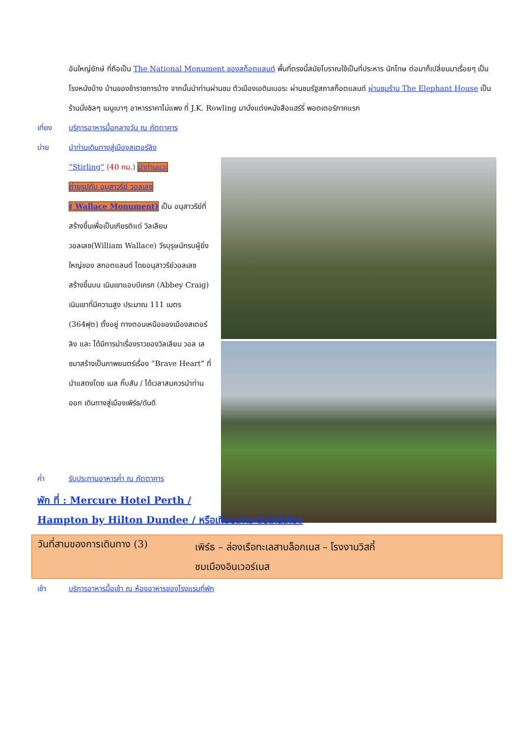อันใหญ่ยักษ์ ที่ถือเป็น The National Monument ของสก็อตแลนด์ พื้นที่ตรงนี้สมัยโบราณใช้เป็นที่ประหาร นักโทษ ต่อมาก็เปลี่ยนมาเรื่อยๆ เป็นโรงหนังบ้าง บ้านของข้าราชการบ้าง จากนั้นนำท่านผ่านชม ตัวเมืองเอดินเบอระ ผ่านชมรัฐสภาสก็อตแลนด์ ผ่านชมร้าน The Elephant House เป็นร้านนั่งชิลๆ เมนูเบาๆ อาหารราคาไม่แพง ที่ J.K. Rowling มานั่งแต่งหนังสือแฮร์รี่ พอตเตอร์ภาคแรก
เที่ยง บริการอาหารมื้อกลางวัน ณ ภัตตาคาร
บ่าย นำท่านเดินทางสู่เมืองสเตอร์ลิง
“Stirling” (40 กม.) นำท่านแวะ
ถ่ายรูปกับ อนุสาวรีย์ วอลเลซ
( Wallace Monument) เป็น อนุสาวรีย์ที่สร้างขึ้นเพื่อเป็นเกียรติแด่ วิลเลียม วอลเลซ(William Wallace) วีรบุรุษนักรบผู้ยิ่งใหญ่ของ สกอตแลนด์ โดยอนุสาวรีย์วอลเลซ สร้างขึ้นบน เนินเขาแอบบีเครก (Abbey Craig) เนินเขาที่มีความสูง ประมาณ 111 เมตร (364ฟุต) ตั้งอยู่ ทางตอนเหนือของเมืองสเตอร์ลิง และ ได้มีการนำเรื่องราวของวิลเลียม วอล เลซมาสร้างเป็นภาพยนตร์เรื่อง “Brave Heart” ที่นำแสดงโดย เมล กิ๊บสัน / ได้เวลาสมควรนำท่านออก เดินทางสู่เมืองเพิร์ธ/ดันดี
ค่ำ รับประทานอาหารค่ำ ณ ภัตตาคาร
พัก ที่ : Mercure Hotel Perth /
Hampton by Hilton Dundee / หรือเทียบเท่าระดับใกล้เคียง
วันที่สามของการเดินทาง (3)
เพิร์ธ – ล่องเรือทะเลสาบล็อกเนส – โรงงานวิสกี้
ชมเมืองอินเวอร์เนส
เช้า บริการอาหารมื้อเช้า ณ ห้องอาหารของโรงแรมที่พัก